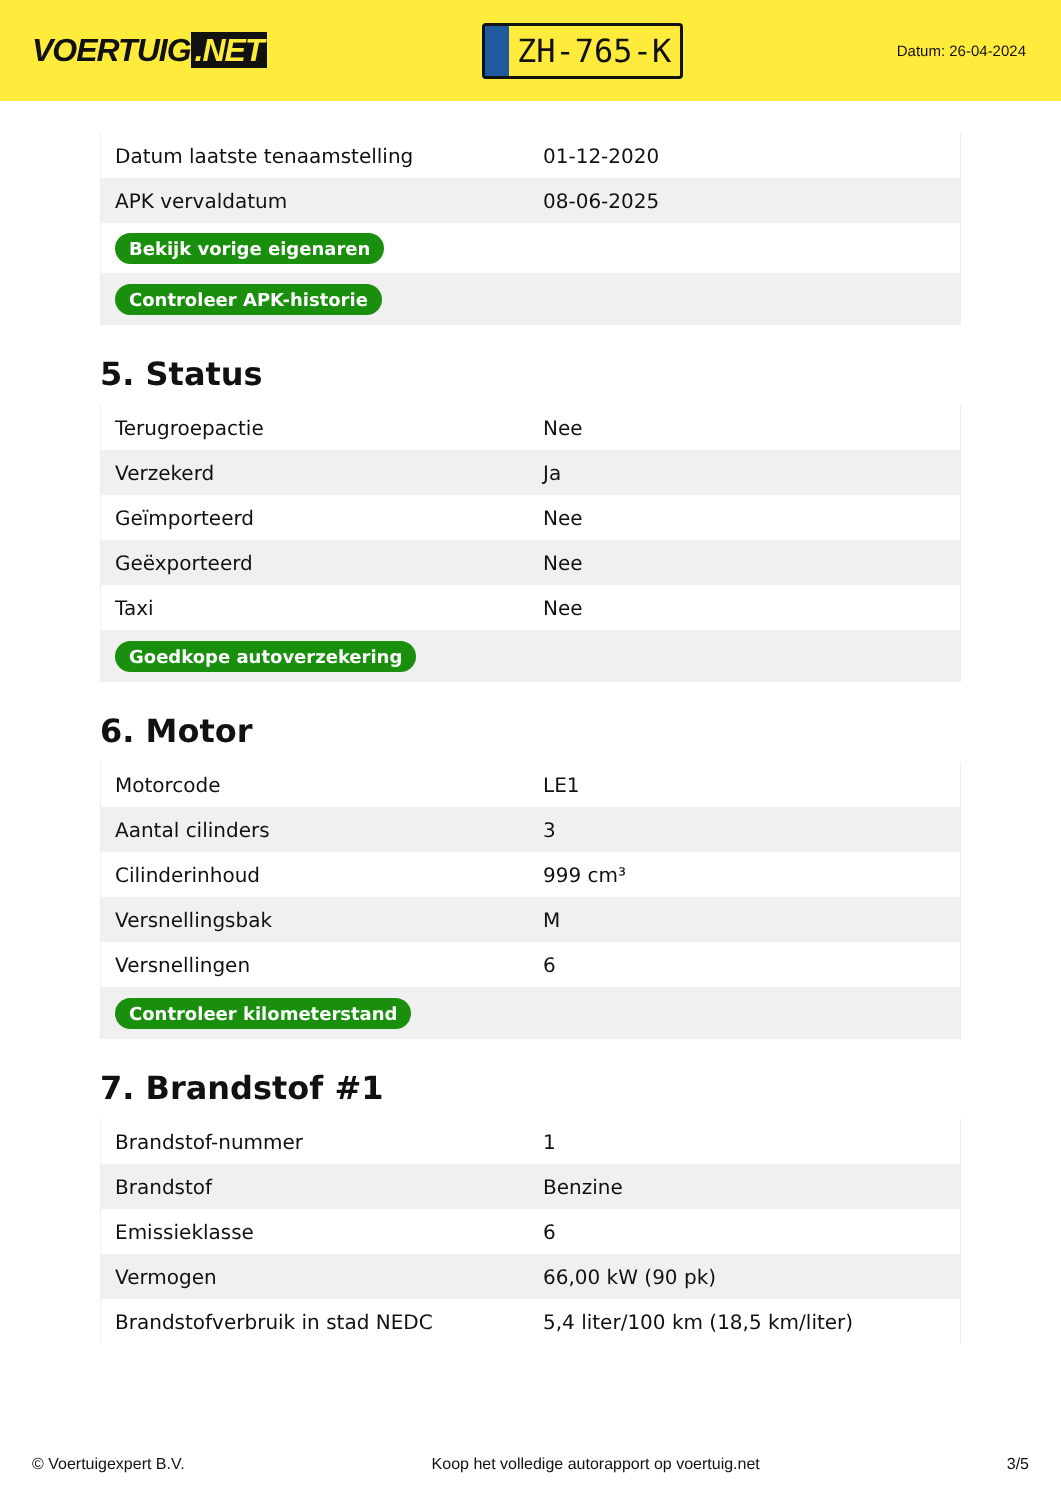VOERTUIG.NET
ZH-765-K
Datum: 26-04-2024
| Datum laatste tenaamstelling | 01-12-2020 |
| APK vervaldatum | 08-06-2025 |
| Bekijk vorige eigenaren | |
| Controleer APK-historie | |
5. Status
| Terugroepactie | Nee |
| Verzekerd | Ja |
| Geïmporteerd | Nee |
| Geëxporteerd | Nee |
| Taxi | Nee |
| Goedkope autoverzekering | |
6. Motor
| Motorcode | LE1 |
| Aantal cilinders | 3 |
| Cilinderinhoud | 999 cm³ |
| Versnellingsbak | M |
| Versnellingen | 6 |
| Controleer kilometerstand | |
7. Brandstof #1
| Brandstof-nummer | 1 |
| Brandstof | Benzine |
| Emissieklasse | 6 |
| Vermogen | 66,00 kW (90 pk) |
| Brandstofverbruik in stad NEDC | 5,4 liter/100 km (18,5 km/liter) |
© Voertuigexpert B.V. Koop het volledige autorapport op voertuig.net 3/5